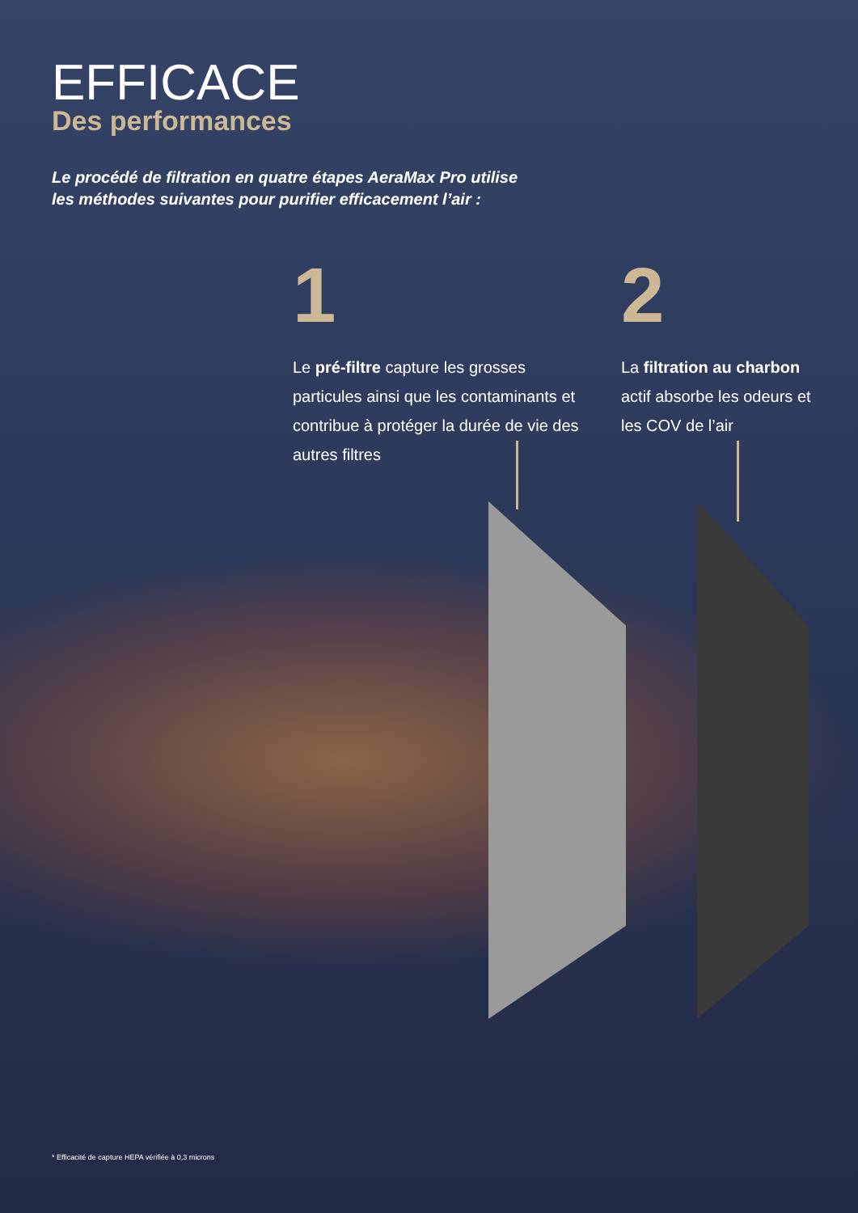EFFICACE
Des performances
Le procédé de filtration en quatre étapes AeraMax Pro utilise
les méthodes suivantes pour purifier efficacement l’air :
1
Le pré-filtre capture les grosses particules ainsi que les contaminants et contribue à protéger la durée de vie des autres filtres
2
La filtration au charbon actif absorbe les odeurs et les COV de l’air
* Efficacité de capture HEPA vérifiée à 0,3 microns